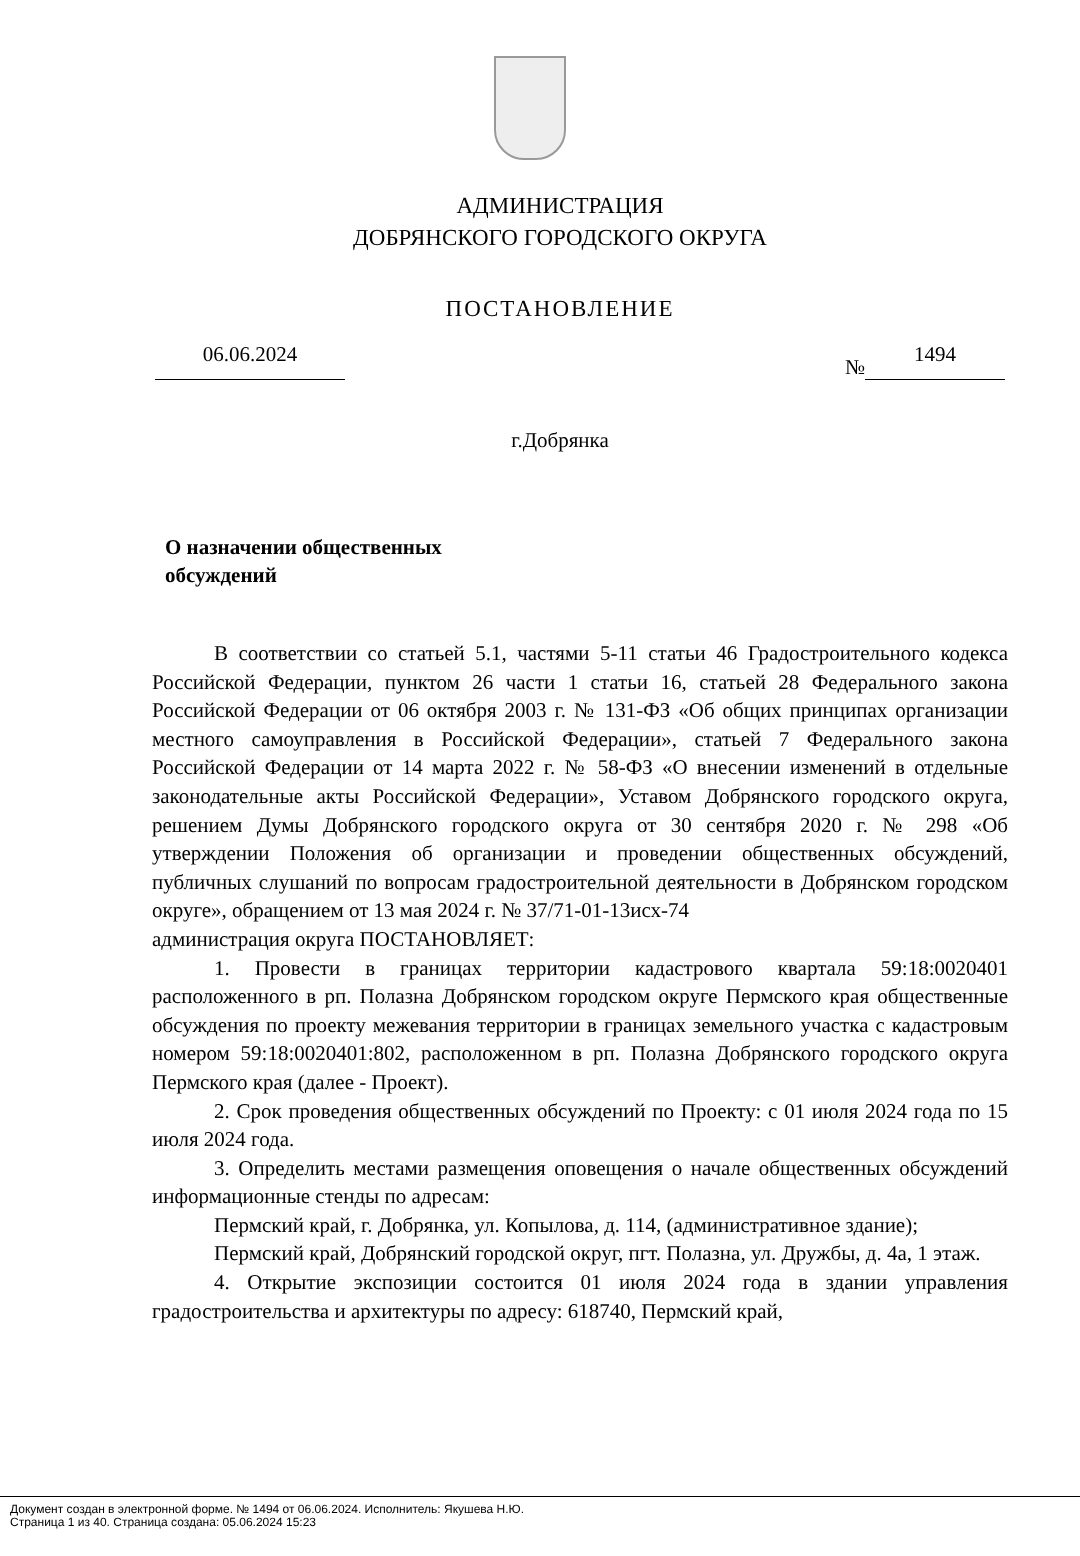АДМИНИСТРАЦИЯ
ДОБРЯНСКОГО ГОРОДСКОГО ОКРУГА
ПОСТАНОВЛЕНИЕ
06.06.2024 № 1494
г.Добрянка
О назначении общественных
обсуждений
В соответствии со статьей 5.1, частями 5-11 статьи 46 Градостроительного кодекса Российской Федерации, пунктом 26 части 1 статьи 16, статьей 28 Федерального закона Российской Федерации от 06 октября 2003 г. № 131-ФЗ «Об общих принципах организации местного самоуправления в Российской Федерации», статьей 7 Федерального закона Российской Федерации от 14 марта 2022 г. № 58-ФЗ «О внесении изменений в отдельные законодательные акты Российской Федерации», Уставом Добрянского городского округа, решением Думы Добрянского городского округа от 30 сентября 2020 г. № 298 «Об утверждении Положения об организации и проведении общественных обсуждений, публичных слушаний по вопросам градостроительной деятельности в Добрянском городском округе», обращением от 13 мая 2024 г. № 37/71-01-13исх-74
администрация округа ПОСТАНОВЛЯЕТ:
1. Провести в границах территории кадастрового квартала 59:18:0020401 расположенного в рп. Полазна Добрянском городском округе Пермского края общественные обсуждения по проекту межевания территории в границах земельного участка с кадастровым номером 59:18:0020401:802, расположенном в рп. Полазна Добрянского городского округа Пермского края (далее - Проект).
2. Срок проведения общественных обсуждений по Проекту: с 01 июля 2024 года по 15 июля 2024 года.
3. Определить местами размещения оповещения о начале общественных обсуждений информационные стенды по адресам:
Пермский край, г. Добрянка, ул. Копылова, д. 114, (административное здание);
Пермский край, Добрянский городской округ, пгт. Полазна, ул. Дружбы, д. 4а, 1 этаж.
4. Открытие экспозиции состоится 01 июля 2024 года в здании управления градостроительства и архитектуры по адресу: 618740, Пермский край,
Документ создан в электронной форме. № 1494 от 06.06.2024. Исполнитель: Якушева Н.Ю.
Страница 1 из 40. Страница создана: 05.06.2024 15:23